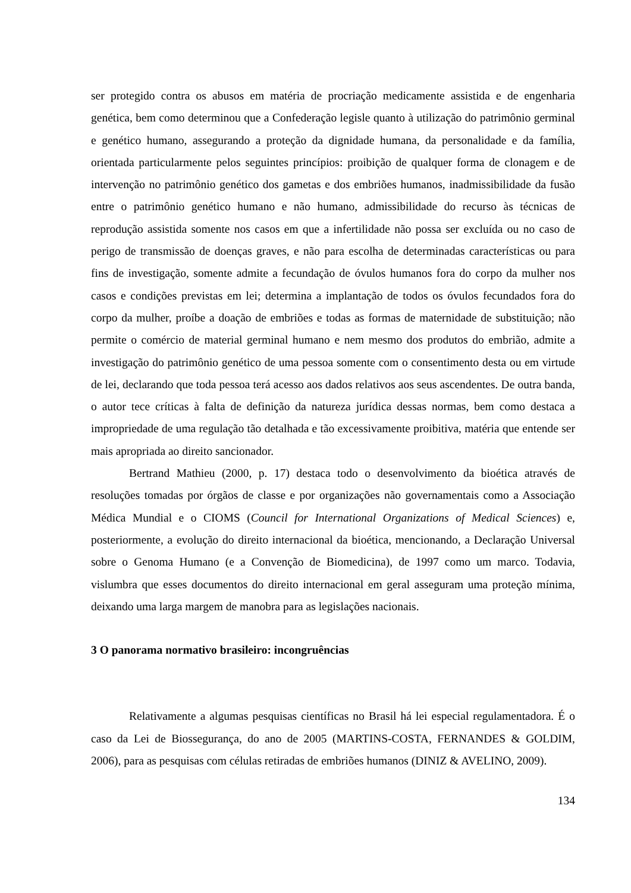ser protegido contra os abusos em matéria de procriação medicamente assistida e de engenharia genética, bem como determinou que a Confederação legisle quanto à utilização do patrimônio germinal e genético humano, assegurando a proteção da dignidade humana, da personalidade e da família, orientada particularmente pelos seguintes princípios: proibição de qualquer forma de clonagem e de intervenção no patrimônio genético dos gametas e dos embriões humanos, inadmissibilidade da fusão entre o patrimônio genético humano e não humano, admissibilidade do recurso às técnicas de reprodução assistida somente nos casos em que a infertilidade não possa ser excluída ou no caso de perigo de transmissão de doenças graves, e não para escolha de determinadas características ou para fins de investigação, somente admite a fecundação de óvulos humanos fora do corpo da mulher nos casos e condições previstas em lei; determina a implantação de todos os óvulos fecundados fora do corpo da mulher, proíbe a doação de embriões e todas as formas de maternidade de substituição; não permite o comércio de material germinal humano e nem mesmo dos produtos do embrião, admite a investigação do patrimônio genético de uma pessoa somente com o consentimento desta ou em virtude de lei, declarando que toda pessoa terá acesso aos dados relativos aos seus ascendentes. De outra banda, o autor tece críticas à falta de definição da natureza jurídica dessas normas, bem como destaca a impropriedade de uma regulação tão detalhada e tão excessivamente proibitiva, matéria que entende ser mais apropriada ao direito sancionador.
Bertrand Mathieu (2000, p. 17) destaca todo o desenvolvimento da bioética através de resoluções tomadas por órgãos de classe e por organizações não governamentais como a Associação Médica Mundial e o CIOMS (Council for International Organizations of Medical Sciences) e, posteriormente, a evolução do direito internacional da bioética, mencionando, a Declaração Universal sobre o Genoma Humano (e a Convenção de Biomedicina), de 1997 como um marco. Todavia, vislumbra que esses documentos do direito internacional em geral asseguram uma proteção mínima, deixando uma larga margem de manobra para as legislações nacionais.
3 O panorama normativo brasileiro: incongruências
Relativamente a algumas pesquisas científicas no Brasil há lei especial regulamentadora. É o caso da Lei de Biossegurança, do ano de 2005 (MARTINS-COSTA, FERNANDES & GOLDIM, 2006), para as pesquisas com células retiradas de embriões humanos (DINIZ & AVELINO, 2009).
134